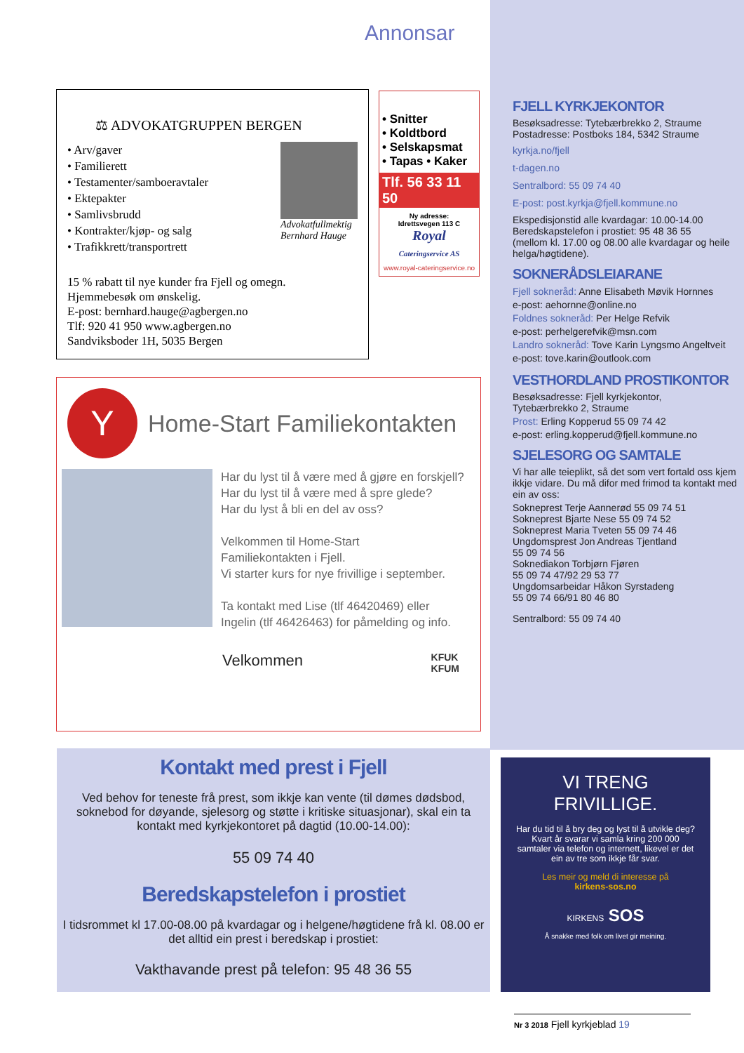Annonsar
⚖ ADVOKATGRUPPEN BERGEN
• Arv/gaver
• Familierett
• Testamenter/samboeravtaler
• Ektepakter
• Samlivsbrudd
• Kontrakter/kjøp- og salg
• Trafikkrett/transportrett
Advokatfullmektig
Bernhard Hauge
15 % rabatt til nye kunder fra Fjell og omegn.
Hjemmebesøk om ønskelig.
E-post: bernhard.hauge@agbergen.no
Tlf: 920 41 950 www.agbergen.no
Sandviksboder 1H, 5035 Bergen
• Snitter
• Koldtbord
• Selskapsmat
• Tapas • Kaker
Tlf. 56 33 11 50
Ny adresse:
Idrettsvegen 113 C
Royal
Cateringservice AS
www.royal-cateringservice.no
Y
Home-Start Familiekontakten
Har du lyst til å være med å gjøre en forskjell?
Har du lyst til å være med å spre glede?
Har du lyst å bli en del av oss?
Velkommen til Home-Start
Familiekontakten i Fjell.
Vi starter kurs for nye frivillige i september.
Ta kontakt med Lise (tlf 46420469) eller
Ingelin (tlf 46426463) for påmelding og info.
Velkommen KFUK
KFUM
FJELL KYRKJEKONTOR
Besøksadresse: Tytebærbrekko 2, Straume
Postadresse: Postboks 184, 5342 Straume
kyrkja.no/fjell
t-dagen.no
Sentralbord: 55 09 74 40
E-post: post.kyrkja@fjell.kommune.no
Ekspedisjonstid alle kvardagar: 10.00-14.00
Beredskapstelefon i prostiet: 95 48 36 55
(mellom kl. 17.00 og 08.00 alle kvardagar og heile helga/høgtidene).
SOKNERÅDSLEIARANE
Fjell sokneråd: Anne Elisabeth Møvik Hornnes
e-post: aehornne@online.no
Foldnes sokneråd: Per Helge Refvik
e-post: perhelgerefvik@msn.com
Landro sokneråd: Tove Karin Lyngsmo Angeltveit
e-post: tove.karin@outlook.com
VESTHORDLAND PROSTIKONTOR
Besøksadresse: Fjell kyrkjekontor,
Tytebærbrekko 2, Straume
Prost: Erling Kopperud 55 09 74 42
e-post: erling.kopperud@fjell.kommune.no
SJELESORG OG SAMTALE
Vi har alle teieplikt, så det som vert fortald oss kjem ikkje vidare. Du må difor med frimod ta kontakt med ein av oss:
Sokneprest Terje Aannerød 55 09 74 51
Sokneprest Bjarte Nese 55 09 74 52
Sokneprest Maria Tveten 55 09 74 46
Ungdomsprest Jon Andreas Tjentland
55 09 74 56
Soknediakon Torbjørn Fjøren
55 09 74 47/92 29 53 77
Ungdomsarbeidar Håkon Syrstadeng
55 09 74 66/91 80 46 80
Sentralbord: 55 09 74 40
Kontakt med prest i Fjell
Ved behov for teneste frå prest, som ikkje kan vente (til dømes dødsbod, soknebod for døyande, sjelesorg og støtte i kritiske situasjonar), skal ein ta kontakt med kyrkjekontoret på dagtid (10.00-14.00):
55 09 74 40
Beredskapstelefon i prostiet
I tidsrommet kl 17.00-08.00 på kvardagar og i helgene/høgtidene frå kl. 08.00 er det alltid ein prest i beredskap i prostiet:
Vakthavande prest på telefon: 95 48 36 55
VI TRENG
FRIVILLIGE.
Har du tid til å bry deg og lyst til å utvikle deg? Kvart år svarar vi samla kring 200 000 samtaler via telefon og internett, likevel er det ein av tre som ikkje får svar.
Les meir og meld di interesse på
kirkens-sos.no
KIRKENS SOS
Å snakke med folk om livet gir meining.
Nr 3 2018 Fjell kyrkjeblad 19